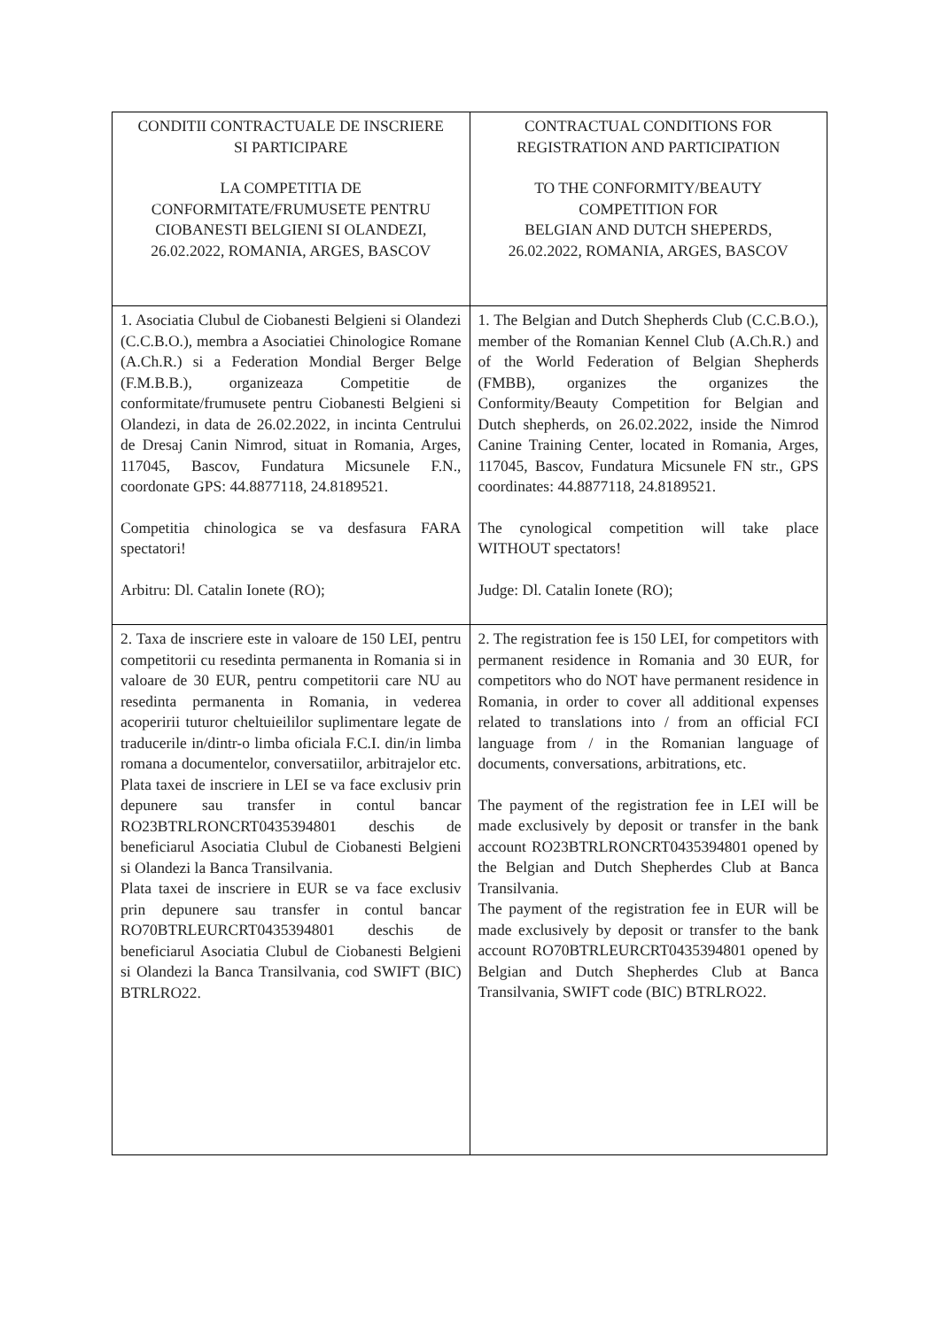| CONDITII CONTRACTUALE DE INSCRIERE SI PARTICIPARE LA COMPETITIA DE CONFORMITATE/FRUMUSETE PENTRU CIOBANESTI BELGIENI SI OLANDEZI, 26.02.2022, ROMANIA, ARGES, BASCOV | CONTRACTUAL CONDITIONS FOR REGISTRATION AND PARTICIPATION TO THE CONFORMITY/BEAUTY COMPETITION FOR BELGIAN AND DUTCH SHEPERDS, 26.02.2022, ROMANIA, ARGES, BASCOV |
| 1. Asociatia Clubul de Ciobanesti Belgieni si Olandezi (C.C.B.O.), membra a Asociatiei Chinologice Romane (A.Ch.R.) si a Federation Mondial Berger Belge (F.M.B.B.), organizeaza Competitie de conformitate/frumusete pentru Ciobanesti Belgieni si Olandezi, in data de 26.02.2022, in incinta Centrului de Dresaj Canin Nimrod, situat in Romania, Arges, 117045, Bascov, Fundatura Micsunele F.N., coordonate GPS: 44.8877118, 24.8189521. Competitia chinologica se va desfasura FARA spectatori! Arbitru: Dl. Catalin Ionete (RO); | 1. The Belgian and Dutch Shepherds Club (C.C.B.O.), member of the Romanian Kennel Club (A.Ch.R.) and of the World Federation of Belgian Shepherds (FMBB), organizes the organizes the Conformity/Beauty Competition for Belgian and Dutch shepherds, on 26.02.2022, inside the Nimrod Canine Training Center, located in Romania, Arges, 117045, Bascov, Fundatura Micsunele FN str., GPS coordinates: 44.8877118, 24.8189521. The cynological competition will take place WITHOUT spectators! Judge: Dl. Catalin Ionete (RO); |
| 2. Taxa de inscriere este in valoare de 150 LEI, pentru competitorii cu resedinta permanenta in Romania si in valoare de 30 EUR, pentru competitorii care NU au resedinta permanenta in Romania, in vederea acoperirii tuturor cheltuieililor suplimentare legate de traducerile in/dintr-o limba oficiala F.C.I. din/in limba romana a documentelor, conversatiilor, arbitrajelor etc. Plata taxei de inscriere in LEI se va face exclusiv prin depunere sau transfer in contul bancar RO23BTRLRONCRT0435394801 deschis de beneficiarul Asociatia Clubul de Ciobanesti Belgieni si Olandezi la Banca Transilvania. Plata taxei de inscriere in EUR se va face exclusiv prin depunere sau transfer in contul bancar RO70BTRLEURCRT0435394801 deschis de beneficiarul Asociatia Clubul de Ciobanesti Belgieni si Olandezi la Banca Transilvania, cod SWIFT (BIC) BTRLRO22. | 2. The registration fee is 150 LEI, for competitors with permanent residence in Romania and 30 EUR, for competitors who do NOT have permanent residence in Romania, in order to cover all additional expenses related to translations into / from an official FCI language from / in the Romanian language of documents, conversations, arbitrations, etc. The payment of the registration fee in LEI will be made exclusively by deposit or transfer in the bank account RO23BTRLRONCRT0435394801 opened by the Belgian and Dutch Shepherdes Club at Banca Transilvania. The payment of the registration fee in EUR will be made exclusively by deposit or transfer to the bank account RO70BTRLEURCRT0435394801 opened by Belgian and Dutch Shepherdes Club at Banca Transilvania, SWIFT code (BIC) BTRLRO22. |